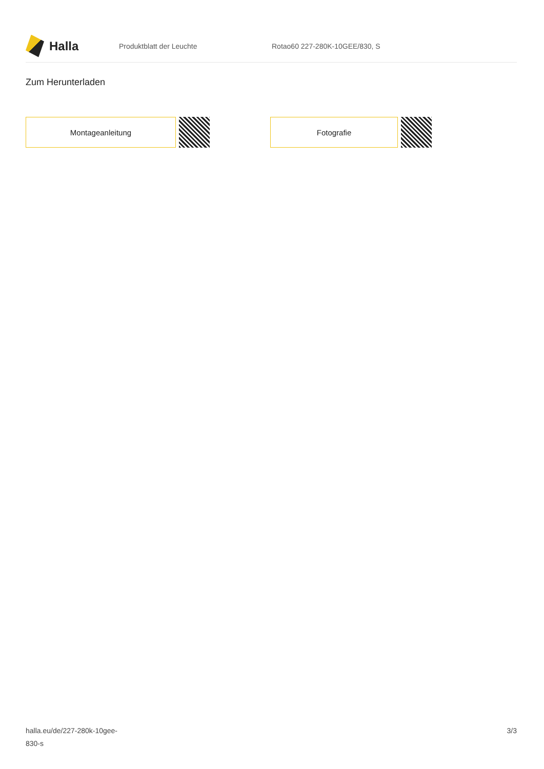Halla
Produktblatt der Leuchte Rotao60 227-280K-10GEE/830, S
Zum Herunterladen
Montageanleitung Fotografie
halla.eu/de/227-280k-10gee-
830-s
3/3